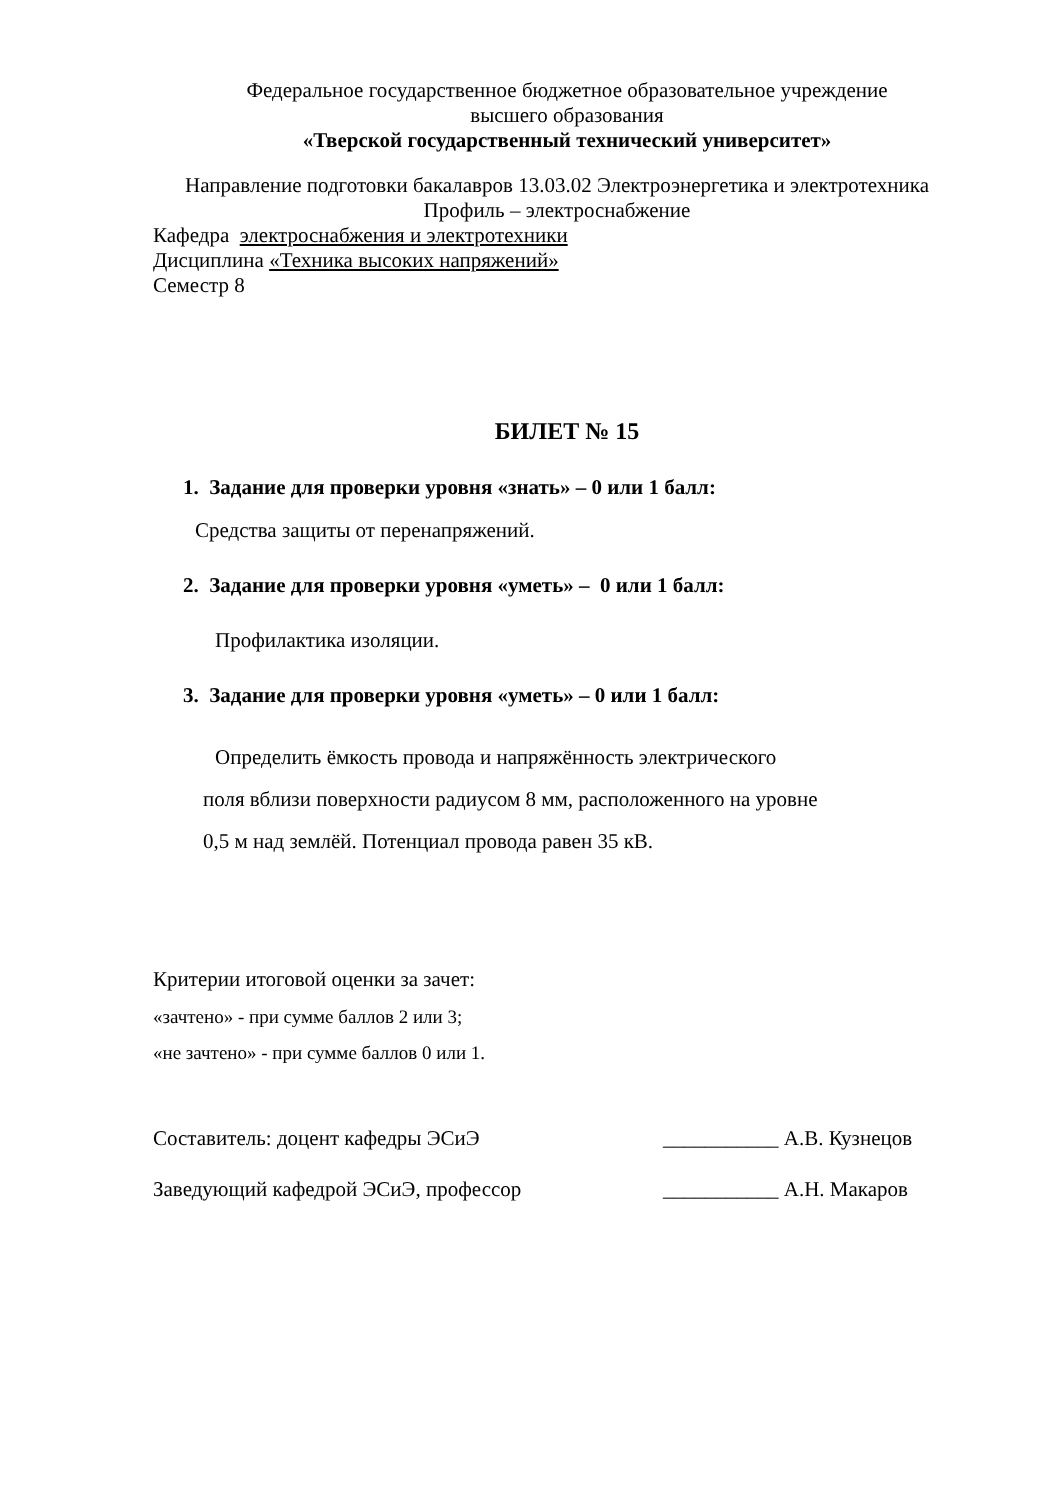Федеральное государственное бюджетное образовательное учреждение
высшего образования
«Тверской государственный технический университет»
Направление подготовки бакалавров 13.03.02 Электроэнергетика и электротехника
Профиль – электроснабжение
Кафедра электроснабжения и электротехники
Дисциплина «Техника высоких напряжений»
Семестр 8
БИЛЕТ № 15
1. Задание для проверки уровня «знать» – 0 или 1 балл:
Средства защиты от перенапряжений.
2. Задание для проверки уровня «уметь» – 0 или 1 балл:
Профилактика изоляции.
3. Задание для проверки уровня «уметь» – 0 или 1 балл:
Определить ёмкость провода и напряжённость электрического
поля вблизи поверхности радиусом 8 мм, расположенного на уровне
0,5 м над землёй. Потенциал провода равен 35 кВ.
Критерии итоговой оценки за зачет:
«зачтено» - при сумме баллов 2 или 3;
«не зачтено» - при сумме баллов 0 или 1.
Составитель: доцент кафедры ЭСиЭ ___________ А.В. Кузнецов
Заведующий кафедрой ЭСиЭ, профессор ___________ А.Н. Макаров